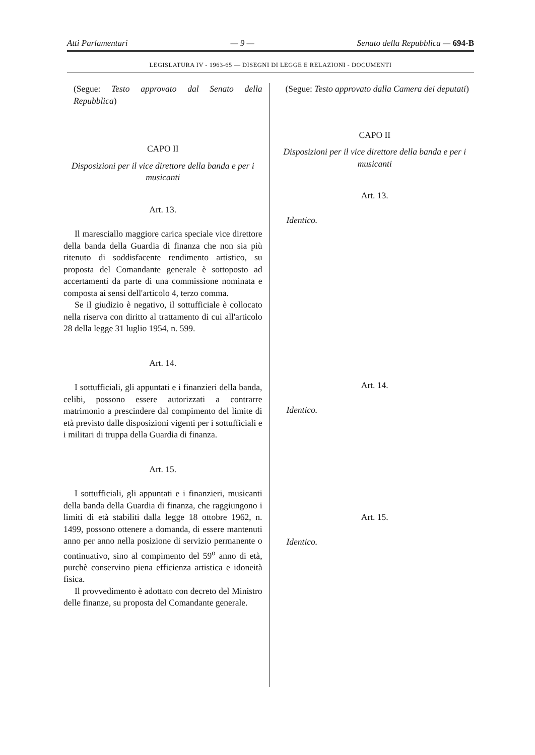Atti Parlamentari — 9 — Senato della Repubblica — 694-B
LEGISLATURA IV - 1963-65 — DISEGNI DI LEGGE E RELAZIONI - DOCUMENTI
(Segue: Testo approvato dal Senato della Repubblica)
CAPO II
Disposizioni per il vice direttore della banda e per i musicanti
Art. 13.
Il maresciallo maggiore carica speciale vice direttore della banda della Guardia di finanza che non sia più ritenuto di soddisfacente rendimento artistico, su proposta del Comandante generale è sottoposto ad accertamenti da parte di una commissione nominata e composta ai sensi dell'articolo 4, terzo comma.
Se il giudizio è negativo, il sottufficiale è collocato nella riserva con diritto al trattamento di cui all'articolo 28 della legge 31 luglio 1954, n. 599.
Art. 14.
I sottufficiali, gli appuntati e i finanzieri della banda, celibi, possono essere autorizzati a contrarre matrimonio a prescindere dal compimento del limite di età previsto dalle disposizioni vigenti per i sottufficiali e i militari di truppa della Guardia di finanza.
Art. 15.
I sottufficiali, gli appuntati e i finanzieri, musicanti della banda della Guardia di finanza, che raggiungono i limiti di età stabiliti dalla legge 18 ottobre 1962, n. 1499, possono ottenere a domanda, di essere mantenuti anno per anno nella posizione di servizio permanente o continuativo, sino al compimento del 59<sup>o</sup> anno di età, purchè conservino piena efficienza artistica e idoneità fisica.
Il provvedimento è adottato con decreto del Ministro delle finanze, su proposta del Comandante generale.
(Segue: Testo approvato dalla Camera dei deputati)
CAPO II
Disposizioni per il vice direttore della banda e per i musicanti
Art. 13.
Identico.
Art. 14.
Identico.
Art. 15.
Identico.